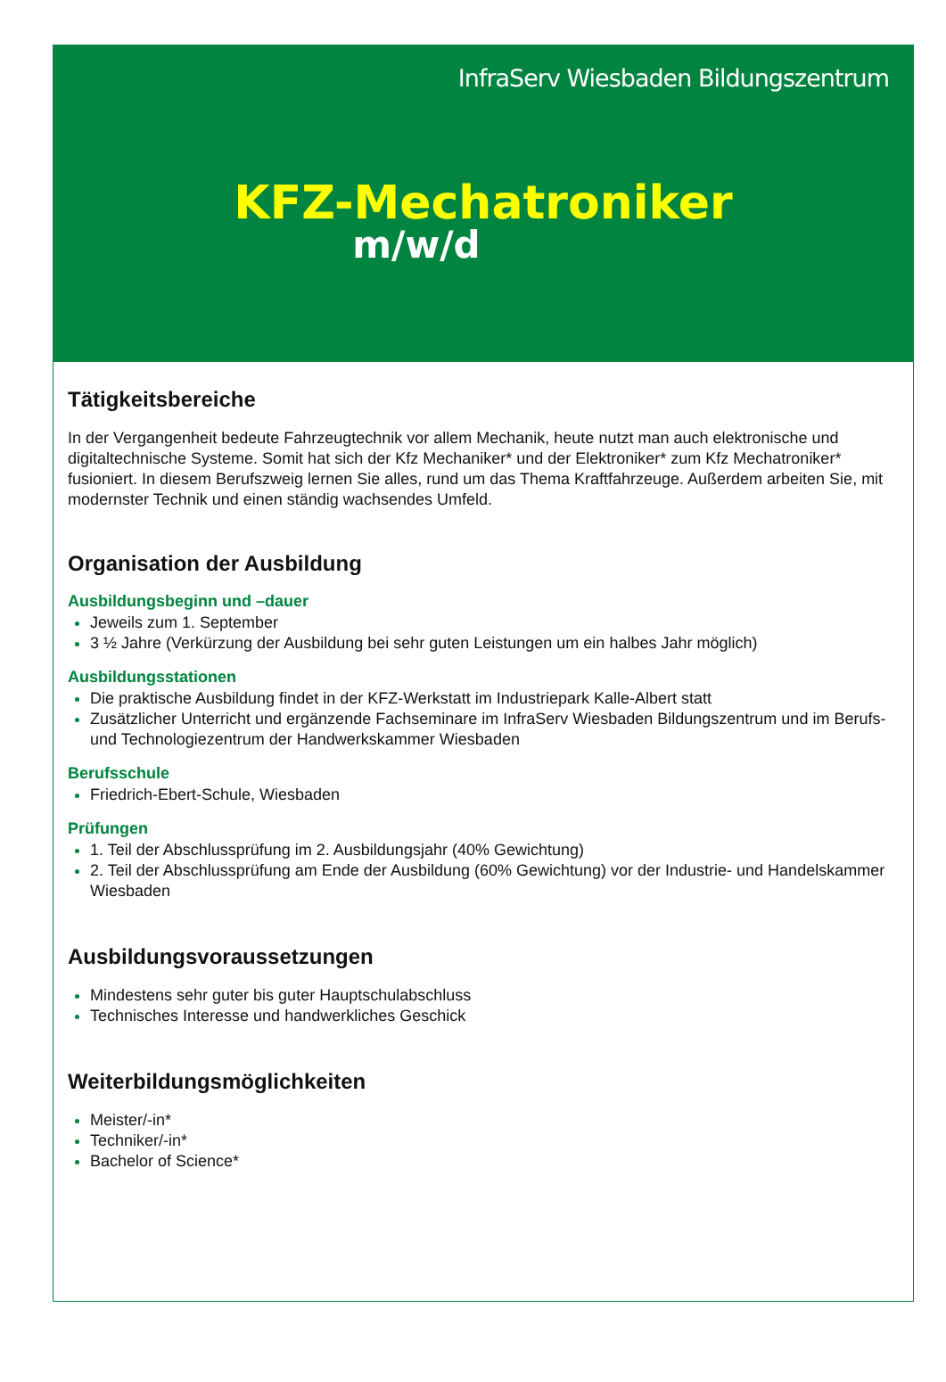InfraServ Wiesbaden Bildungszentrum
KFZ-Mechatroniker
m/w/d
Tätigkeitsbereiche
In der Vergangenheit bedeute Fahrzeugtechnik vor allem Mechanik, heute nutzt man auch elektronische und digitaltechnische Systeme. Somit hat sich der Kfz Mechaniker* und der Elektroniker* zum Kfz Mechatroniker* fusioniert. In diesem Berufszweig lernen Sie alles, rund um das Thema Kraftfahrzeuge. Außerdem arbeiten Sie, mit modernster Technik und einen ständig wachsendes Umfeld.
Organisation der Ausbildung
Ausbildungsbeginn und –dauer
Jeweils zum 1. September
3 ½ Jahre (Verkürzung der Ausbildung bei sehr guten Leistungen um ein halbes Jahr möglich)
Ausbildungsstationen
Die praktische Ausbildung findet in der KFZ-Werkstatt im Industriepark Kalle-Albert statt
Zusätzlicher Unterricht und ergänzende Fachseminare im InfraServ Wiesbaden Bildungszentrum und im Berufs- und Technologiezentrum der Handwerkskammer Wiesbaden
Berufsschule
Friedrich-Ebert-Schule, Wiesbaden
Prüfungen
1. Teil der Abschlussprüfung im 2. Ausbildungsjahr (40% Gewichtung)
2. Teil der Abschlussprüfung am Ende der Ausbildung (60% Gewichtung) vor der Industrie- und Handelskammer Wiesbaden
Ausbildungsvoraussetzungen
Mindestens sehr guter bis guter Hauptschulabschluss
Technisches Interesse und handwerkliches Geschick
Weiterbildungsmöglichkeiten
Meister/-in*
Techniker/-in*
Bachelor of Science*